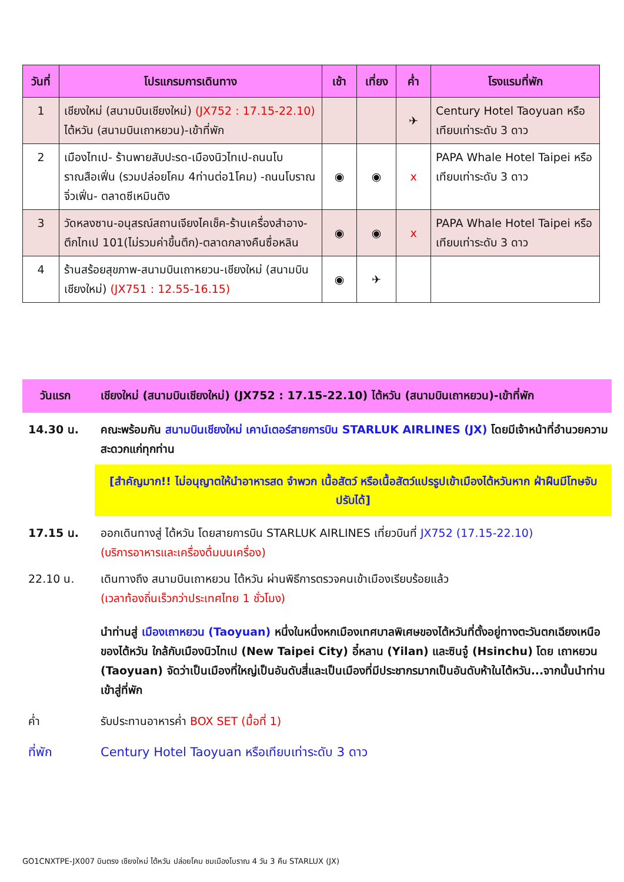| วันที่ | โปรแกรมการเดินทาง | เช้า | เที่ยง | ค่ำ | โรงแรมที่พัก |
| --- | --- | --- | --- | --- | --- |
| 1 | เชียงใหม่ (สนามบินเชียงใหม่) (JX752 : 17.15-22.10) ไต้หวัน (สนามบินเถาหยวน)-เข้าที่พัก | | | ✈ | Century Hotel Taoyuan หรือเทียบเท่าระดับ 3 ดาว |
| 2 | เมืองไทเป- ร้านพายสับปะรด-เมืองนิวไทเป-ถนนโบราณสือเฟิ่น (รวมปล่อยโคม 4ท่านต่อ1โคม) -ถนนโบราณจิ่วเฟิ่น- ตลาดซีเหมินติง | ◉ | ◉ | x | PAPA Whale Hotel Taipei หรือเทียบเท่าระดับ 3 ดาว |
| 3 | วัดหลงซาน-อนุสรณ์สถานเจียงไคเช็ค-ร้านเครื่องสำอาง-ตึกไทเป 101(ไม่รวมค่าขึ้นตึก)-ตลาดกลางคืนซื่อหลิน | ◉ | ◉ | x | PAPA Whale Hotel Taipei หรือเทียบเท่าระดับ 3 ดาว |
| 4 | ร้านสร้อยสุขภาพ-สนามบินเถาหยวน-เชียงใหม่ (สนามบินเชียงใหม่) (JX751 : 12.55-16.15) | ◉ | ✈ | | |
วันแรก เชียงใหม่ (สนามบินเชียงใหม่) (JX752 : 17.15-22.10) ไต้หวัน (สนามบินเถาหยวน)-เข้าที่พัก
14.30 น. คณะพร้อมกัน สนามบินเชียงใหม่ เคาน์เตอร์สายการบิน STARLUK AIRLINES (JX) โดยมีเจ้าหน้าที่อำนวยความสะดวกแก่ทุกท่าน
[สำคัญมาก!! ไม่อนุญาตให้นำอาหารสด จำพวก เนื้อสัตว์ หรือเนื้อสัตว์แปรรูปเข้าเมืองไต้หวันหาก ฝ่าฝืนมีโทษจับปรับได้]
17.15 น. ออกเดินทางสู่ ไต้หวัน โดยสายการบิน STARLUK AIRLINES เที่ยวบินที่ JX752 (17.15-22.10)
(บริการอาหารและเครื่องดื่มบนเครื่อง)
22.10 น. เดินทางถึง สนามบินเถาหยวน ไต้หวัน ผ่านพิธีการตรวจคนเข้าเมืองเรียบร้อยแล้ว
(เวลาท้องถิ่นเร็วกว่าประเทศไทย 1 ชั่วโมง)
นำท่านสู่ เมืองเถาหยวน (Taoyuan) หนึ่งในหนึ่งหกเมืองเทศบาลพิเศษของไต้หวันที่ตั้งอยู่ทางตะวันตกเฉียงเหนือของไต้หวัน ใกล้กับเมืองนิวไทเป (New Taipei City) อี๋หลาน (Yilan) และซินจู๋ (Hsinchu) โดย เถาหยวน (Taoyuan) จัดว่าเป็นเมืองที่ใหญ่เป็นอันดับสี่และเป็นเมืองที่มีประชากรมากเป็นอันดับห้าในไต้หวัน...จากนั้นนำท่านเข้าสู่ที่พัก
ค่ำ รับประทานอาหารค่ำ BOX SET (มื้อที่ 1)
ที่พัก Century Hotel Taoyuan หรือเทียบเท่าระดับ 3 ดาว
GO1CNXTPE-JX007 บินตรง เชียงใหม่ ไต้หวัน ปล่อยโคม ชมเมืองโบราณ 4 วัน 3 คืน STARLUX (JX)